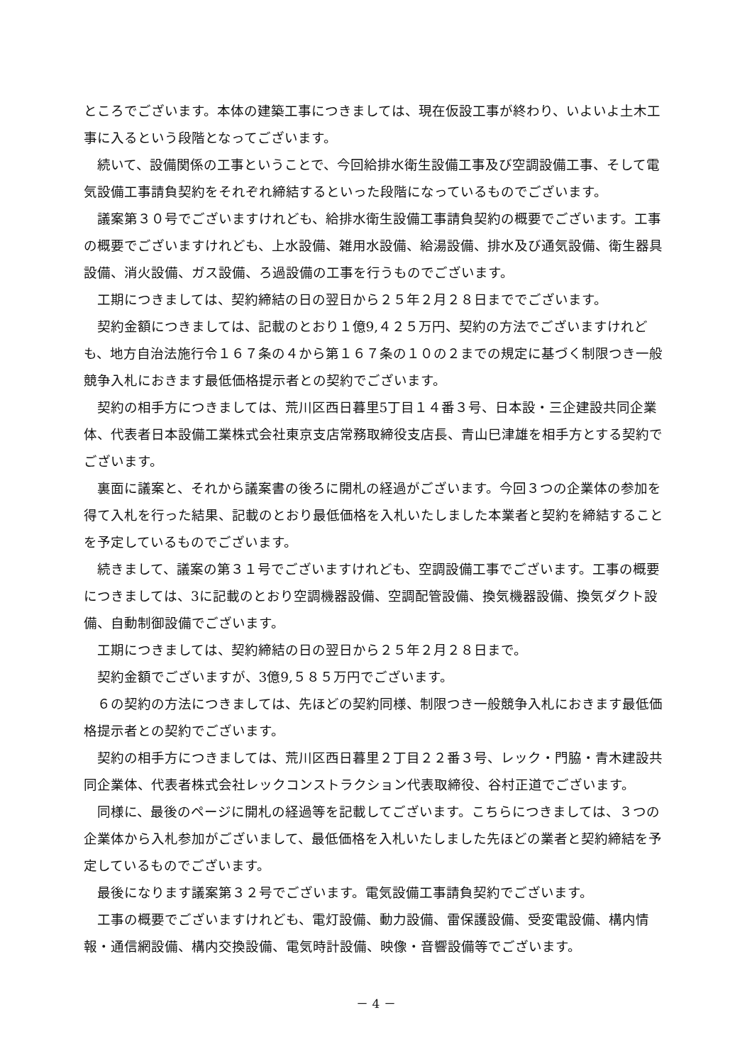ところでございます。本体の建築工事につきましては、現在仮設工事が終わり、いよいよ土木工事に入るという段階となってございます。
続いて、設備関係の工事ということで、今回給排水衛生設備工事及び空調設備工事、そして電気設備工事請負契約をそれぞれ締結するといった段階になっているものでございます。
議案第３０号でございますけれども、給排水衛生設備工事請負契約の概要でございます。工事の概要でございますけれども、上水設備、雑用水設備、給湯設備、排水及び通気設備、衛生器具設備、消火設備、ガス設備、ろ過設備の工事を行うものでございます。
工期につきましては、契約締結の日の翌日から２５年２月２８日まででございます。
契約金額につきましては、記載のとおり１億9,４２５万円、契約の方法でございますけれども、地方自治法施行令１６７条の４から第１６７条の１０の２までの規定に基づく制限つき一般競争入札におきます最低価格提示者との契約でございます。
契約の相手方につきましては、荒川区西日暮里5丁目１４番３号、日本設・三企建設共同企業体、代表者日本設備工業株式会社東京支店常務取締役支店長、青山巳津雄を相手方とする契約でございます。
裏面に議案と、それから議案書の後ろに開札の経過がございます。今回３つの企業体の参加を得て入札を行った結果、記載のとおり最低価格を入札いたしました本業者と契約を締結することを予定しているものでございます。
続きまして、議案の第３１号でございますけれども、空調設備工事でございます。工事の概要につきましては、3に記載のとおり空調機器設備、空調配管設備、換気機器設備、換気ダクト設備、自動制御設備でございます。
工期につきましては、契約締結の日の翌日から２５年２月２８日まで。
契約金額でございますが、3億9,５８５万円でございます。
６の契約の方法につきましては、先ほどの契約同様、制限つき一般競争入札におきます最低価格提示者との契約でございます。
契約の相手方につきましては、荒川区西日暮里２丁目２２番３号、レック・門脇・青木建設共同企業体、代表者株式会社レックコンストラクション代表取締役、谷村正道でございます。
同様に、最後のページに開札の経過等を記載してございます。こちらにつきましては、３つの企業体から入札参加がございまして、最低価格を入札いたしました先ほどの業者と契約締結を予定しているものでございます。
最後になります議案第３２号でございます。電気設備工事請負契約でございます。
工事の概要でございますけれども、電灯設備、動力設備、雷保護設備、受変電設備、構内情報・通信網設備、構内交換設備、電気時計設備、映像・音響設備等でございます。
－ 4 －